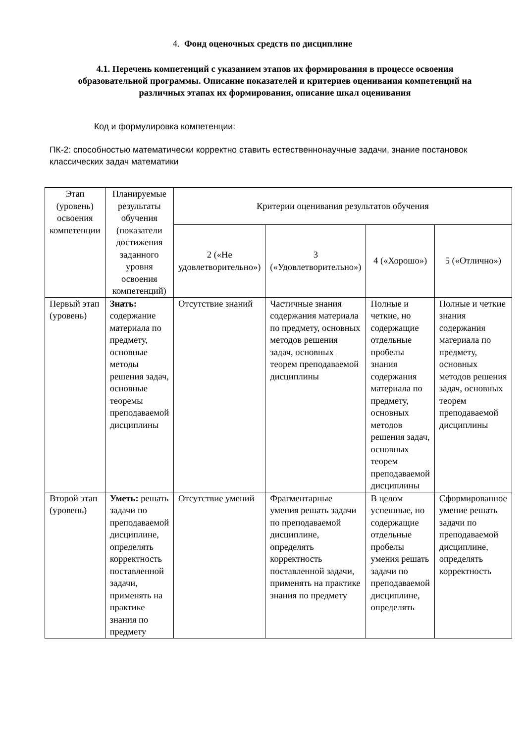4. Фонд оценочных средств по дисциплине
4.1. Перечень компетенций с указанием этапов их формирования в процессе освоения образовательной программы. Описание показателей и критериев оценивания компетенций на различных этапах их формирования, описание шкал оценивания
Код и формулировка компетенции:
ПК-2: способностью математически корректно ставить естественнонаучные задачи, знание постановок классических задач математики
| Этап (уровень) освоения компетенции | Планируемые результаты обучения (показатели достижения заданного уровня освоения компетенций) | Критерии оценивания результатов обучения | | | |
| --- | --- | --- | --- | --- | --- |
| | | 2 («Не удовлетворительно») | 3 («Удовлетворительно») | 4 («Хорошо») | 5 («Отлично») |
| Первый этап (уровень) | Знать: содержание материала по предмету, основные методы решения задач, основные теоремы преподаваемой дисциплины | Отсутствие знаний | Частичные знания содержания материала по предмету, основных методов решения задач, основных теорем преподаваемой дисциплины | Полные и четкие, но содержащие отдельные пробелы знания содержания материала по предмету, основных методов решения задач, основных теорем преподаваемой дисциплины | Полные и четкие знания содержания материала по предмету, основных методов решения задач, основных теорем преподаваемой дисциплины |
| Второй этап (уровень) | Уметь: решать задачи по преподаваемой дисциплине, определять корректность поставленной задачи, применять на практике знания по предмету | Отсутствие умений | Фрагментарные умения решать задачи по преподаваемой дисциплине, определять корректность поставленной задачи, применять на практике знания по предмету | В целом успешные, но содержащие отдельные пробелы умения решать задачи по преподаваемой дисциплине, определять | Сформированное умение решать задачи по преподаваемой дисциплине, определять корректность |